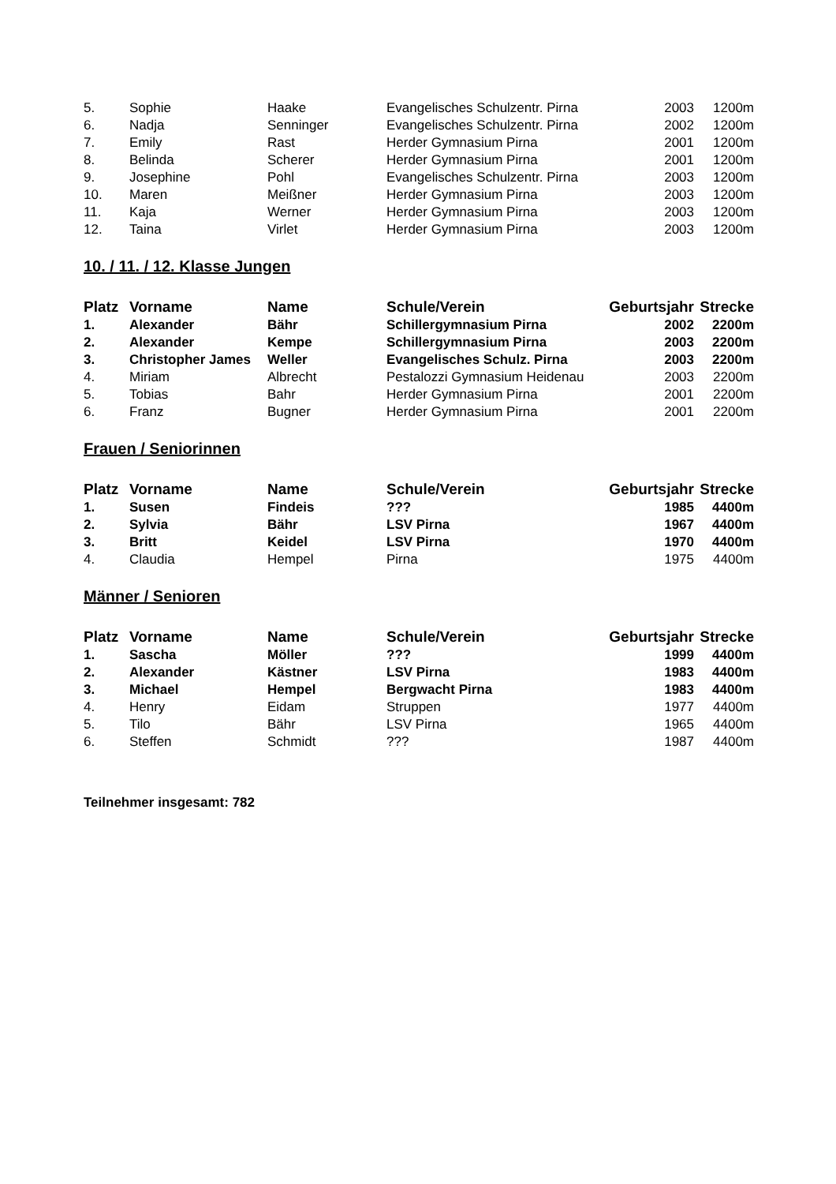| 5. | Sophie | Haake | Evangelisches Schulzentr. Pirna | 2003 | 1200m |
| 6. | Nadja | Senninger | Evangelisches Schulzentr. Pirna | 2002 | 1200m |
| 7. | Emily | Rast | Herder Gymnasium Pirna | 2001 | 1200m |
| 8. | Belinda | Scherer | Herder Gymnasium Pirna | 2001 | 1200m |
| 9. | Josephine | Pohl | Evangelisches Schulzentr. Pirna | 2003 | 1200m |
| 10. | Maren | Meißner | Herder Gymnasium Pirna | 2003 | 1200m |
| 11. | Kaja | Werner | Herder Gymnasium Pirna | 2003 | 1200m |
| 12. | Taina | Virlet | Herder Gymnasium Pirna | 2003 | 1200m |
10. / 11. / 12. Klasse Jungen
| Platz | Vorname | Name | Schule/Verein | Geburtsjahr | Strecke |
| --- | --- | --- | --- | --- | --- |
| 1. | Alexander | Bähr | Schillergymnasium Pirna | 2002 | 2200m |
| 2. | Alexander | Kempe | Schillergymnasium Pirna | 2003 | 2200m |
| 3. | Christopher James | Weller | Evangelisches Schulz. Pirna | 2003 | 2200m |
| 4. | Miriam | Albrecht | Pestalozzi Gymnasium Heidenau | 2003 | 2200m |
| 5. | Tobias | Bahr | Herder Gymnasium Pirna | 2001 | 2200m |
| 6. | Franz | Bugner | Herder Gymnasium Pirna | 2001 | 2200m |
Frauen / Seniorinnen
| Platz | Vorname | Name | Schule/Verein | Geburtsjahr | Strecke |
| --- | --- | --- | --- | --- | --- |
| 1. | Susen | Findeis | ??? | 1985 | 4400m |
| 2. | Sylvia | Bähr | LSV Pirna | 1967 | 4400m |
| 3. | Britt | Keidel | LSV Pirna | 1970 | 4400m |
| 4. | Claudia | Hempel | Pirna | 1975 | 4400m |
Männer / Senioren
| Platz | Vorname | Name | Schule/Verein | Geburtsjahr | Strecke |
| --- | --- | --- | --- | --- | --- |
| 1. | Sascha | Möller | ??? | 1999 | 4400m |
| 2. | Alexander | Kästner | LSV Pirna | 1983 | 4400m |
| 3. | Michael | Hempel | Bergwacht Pirna | 1983 | 4400m |
| 4. | Henry | Eidam | Struppen | 1977 | 4400m |
| 5. | Tilo | Bähr | LSV Pirna | 1965 | 4400m |
| 6. | Steffen | Schmidt | ??? | 1987 | 4400m |
Teilnehmer insgesamt: 782